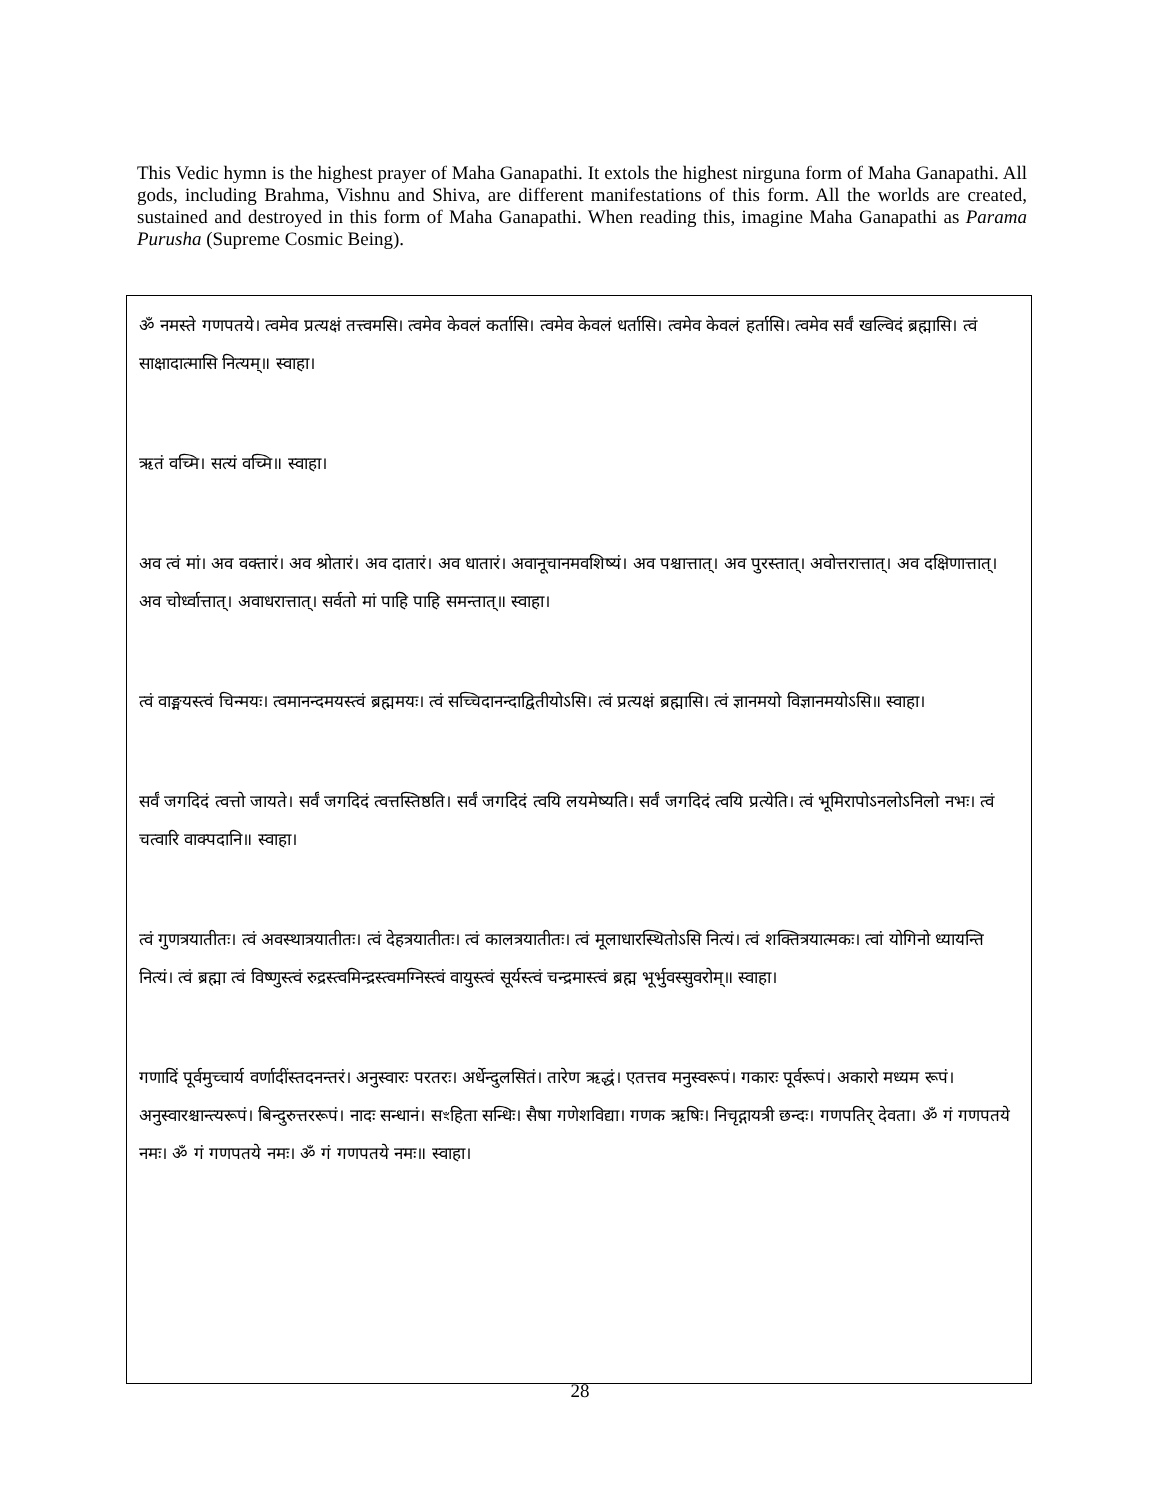This Vedic hymn is the highest prayer of Maha Ganapathi. It extols the highest nirguna form of Maha Ganapathi. All gods, including Brahma, Vishnu and Shiva, are different manifestations of this form. All the worlds are created, sustained and destroyed in this form of Maha Ganapathi. When reading this, imagine Maha Ganapathi as Parama Purusha (Supreme Cosmic Being).
ॐ नमस्ते गणपतये। त्वमेव प्रत्यक्षं तत्त्वमसि। त्वमेव केवलं कर्तासि। त्वमेव केवलं धर्तासि। त्वमेव केवलं हर्तासि। त्वमेव सर्वं खल्विदं ब्रह्मासि। त्वं साक्षादात्मासि नित्यम्॥ स्वाहा।
ऋतं वच्मि। सत्यं वच्मि॥ स्वाहा।
अव त्वं मां। अव वक्तारं। अव श्रोतारं। अव दातारं। अव धातारं। अवानूचानमवशिष्यं। अव पश्चात्तात्। अव पुरस्तात्। अवोत्तरात्तात्। अव दक्षिणात्तात्। अव चोर्ध्वात्तात्। अवाधरात्तात्। सर्वतो मां पाहि पाहि समन्तात्॥ स्वाहा।
त्वं वाङ्मयस्त्वं चिन्मयः। त्वमानन्दमयस्त्वं ब्रह्ममयः। त्वं सच्चिदानन्दाद्वितीयोऽसि। त्वं प्रत्यक्षं ब्रह्मासि। त्वं ज्ञानमयो विज्ञानमयोऽसि॥ स्वाहा।
सर्वं जगदिदं त्वत्तो जायते। सर्वं जगदिदं त्वत्तस्तिष्ठति। सर्वं जगदिदं त्वयि लयमेष्यति। सर्वं जगदिदं त्वयि प्रत्येति। त्वं भूमिरापोऽनलोऽनिलो नभः। त्वं चत्वारि वाक्पदानि॥ स्वाहा।
त्वं गुणत्रयातीतः। त्वं अवस्थात्रयातीतः। त्वं देहत्रयातीतः। त्वं कालत्रयातीतः। त्वं मूलाधारस्थितोऽसि नित्यं। त्वं शक्तित्रयात्मकः। त्वां योगिनो ध्यायन्ति नित्यं। त्वं ब्रह्मा त्वं विष्णुस्त्वं रुद्रस्त्वमिन्द्रस्त्वमग्निस्त्वं वायुस्त्वं सूर्यस्त्वं चन्द्रमास्त्वं ब्रह्म भूर्भुवस्सुवरोम्॥ स्वाहा।
गणादिं पूर्वमुच्चार्य वर्णादींस्तदनन्तरं। अनुस्वारः परतरः। अर्धेन्दुलसितं। तारेण ऋद्धं। एतत्तव मनुस्वरूपं। गकारः पूर्वरूपं। अकारो मध्यम रूपं। अनुस्वारश्चान्त्यरूपं। बिन्दुरुत्तररूपं। नादः सन्धानं। सꣳहिता सन्धिः। सैषा गणेशविद्या। गणक ऋषिः। निचृद्गायत्री छन्दः। गणपतिर् देवता। ॐ गं गणपतये नमः। ॐ गं गणपतये नमः। ॐ गं गणपतये नमः॥ स्वाहा।
28